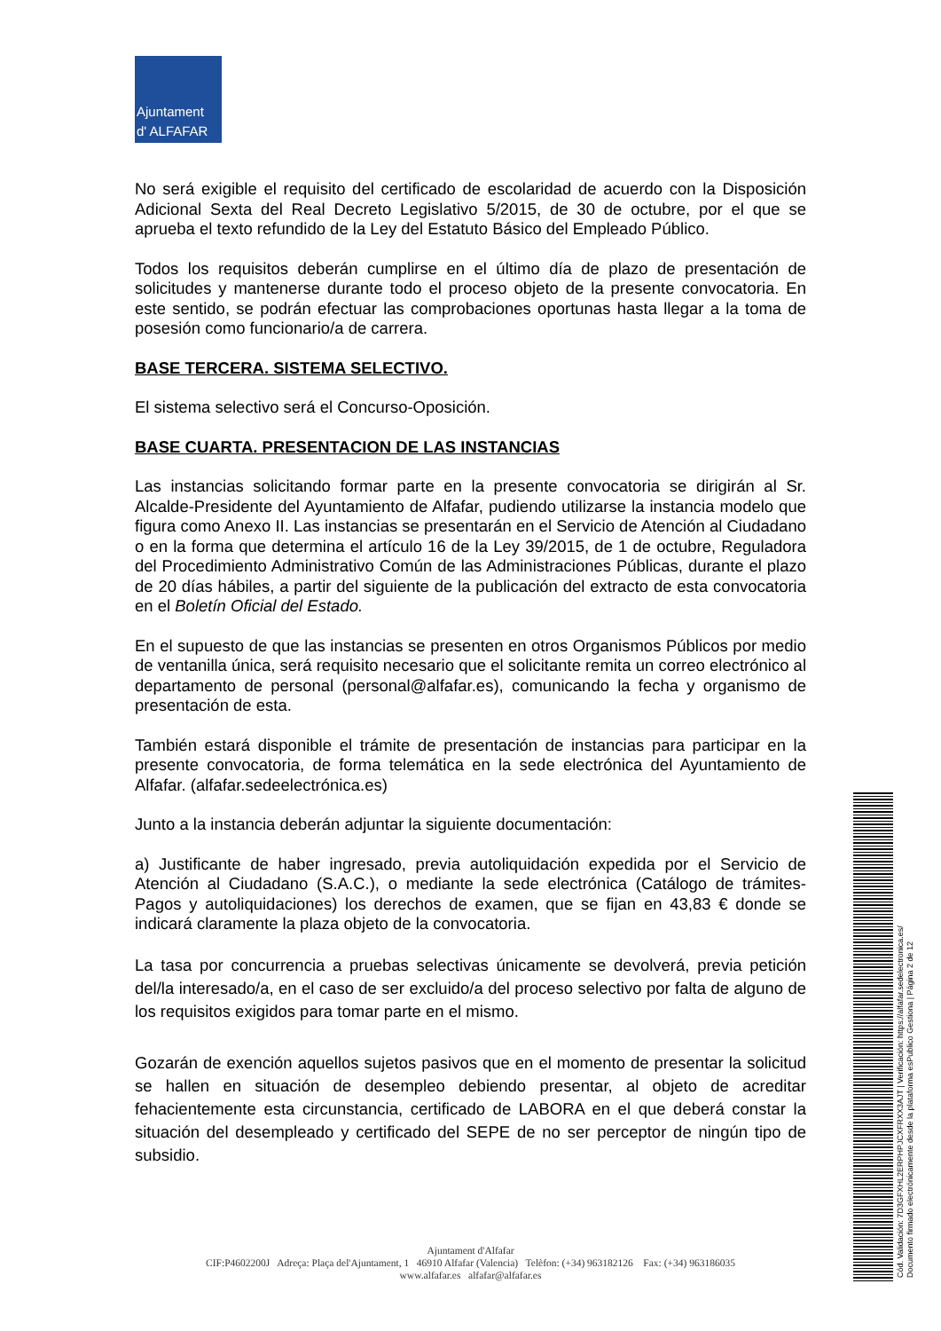Ajuntament
d' ALFAFAR
No será exigible el requisito del certificado de escolaridad de acuerdo con la Disposición Adicional Sexta del Real Decreto Legislativo 5/2015, de 30 de octubre, por el que se aprueba el texto refundido de la Ley del Estatuto Básico del Empleado Público.
Todos los requisitos deberán cumplirse en el último día de plazo de presentación de solicitudes y mantenerse durante todo el proceso objeto de la presente convocatoria. En este sentido, se podrán efectuar las comprobaciones oportunas hasta llegar a la toma de posesión como funcionario/a de carrera.
BASE TERCERA. SISTEMA SELECTIVO.
El sistema selectivo será el Concurso-Oposición.
BASE CUARTA. PRESENTACION DE LAS INSTANCIAS
Las instancias solicitando formar parte en la presente convocatoria se dirigirán al Sr. Alcalde-Presidente del Ayuntamiento de Alfafar, pudiendo utilizarse la instancia modelo que figura como Anexo II. Las instancias se presentarán en el Servicio de Atención al Ciudadano o en la forma que determina el artículo 16 de la Ley 39/2015, de 1 de octubre, Reguladora del Procedimiento Administrativo Común de las Administraciones Públicas, durante el plazo de 20 días hábiles, a partir del siguiente de la publicación del extracto de esta convocatoria en el Boletín Oficial del Estado.
En el supuesto de que las instancias se presenten en otros Organismos Públicos por medio de ventanilla única, será requisito necesario que el solicitante remita un correo electrónico al departamento de personal (personal@alfafar.es), comunicando la fecha y organismo de presentación de esta.
También estará disponible el trámite de presentación de instancias para participar en la presente convocatoria, de forma telemática en la sede electrónica del Ayuntamiento de Alfafar. (alfafar.sedeelectrónica.es)
Junto a la instancia deberán adjuntar la siguiente documentación:
a) Justificante de haber ingresado, previa autoliquidación expedida por el Servicio de Atención al Ciudadano (S.A.C.), o mediante la sede electrónica (Catálogo de trámites-Pagos y autoliquidaciones) los derechos de examen, que se fijan en 43,83 € donde se indicará claramente la plaza objeto de la convocatoria.
La tasa por concurrencia a pruebas selectivas únicamente se devolverá, previa petición del/la interesado/a, en el caso de ser excluido/a del proceso selectivo por falta de alguno de los requisitos exigidos para tomar parte en el mismo.
Gozarán de exención aquellos sujetos pasivos que en el momento de presentar la solicitud se hallen en situación de desempleo debiendo presentar, al objeto de acreditar fehacientemente esta circunstancia, certificado de LABORA en el que deberá constar la situación del desempleado y certificado del SEPE de no ser perceptor de ningún tipo de subsidio.
Ajuntament d'Alfafar
CIF:P4602200J Adreça: Plaça del'Ajuntament, 1 46910 Alfafar (Valencia) Telèfon: (+34) 963182126 Fax: (+34) 963186035
www.alfafar.es alfafar@alfafar.es
Cód. Validación: 7D3GFXHL2ERPHPJCXFRXX3AJT | Verificación: https://alfafar.sedelectronica.es/
Documento firmado electrónicamente desde la plataforma esPublico Gestiona | Página 2 de 12